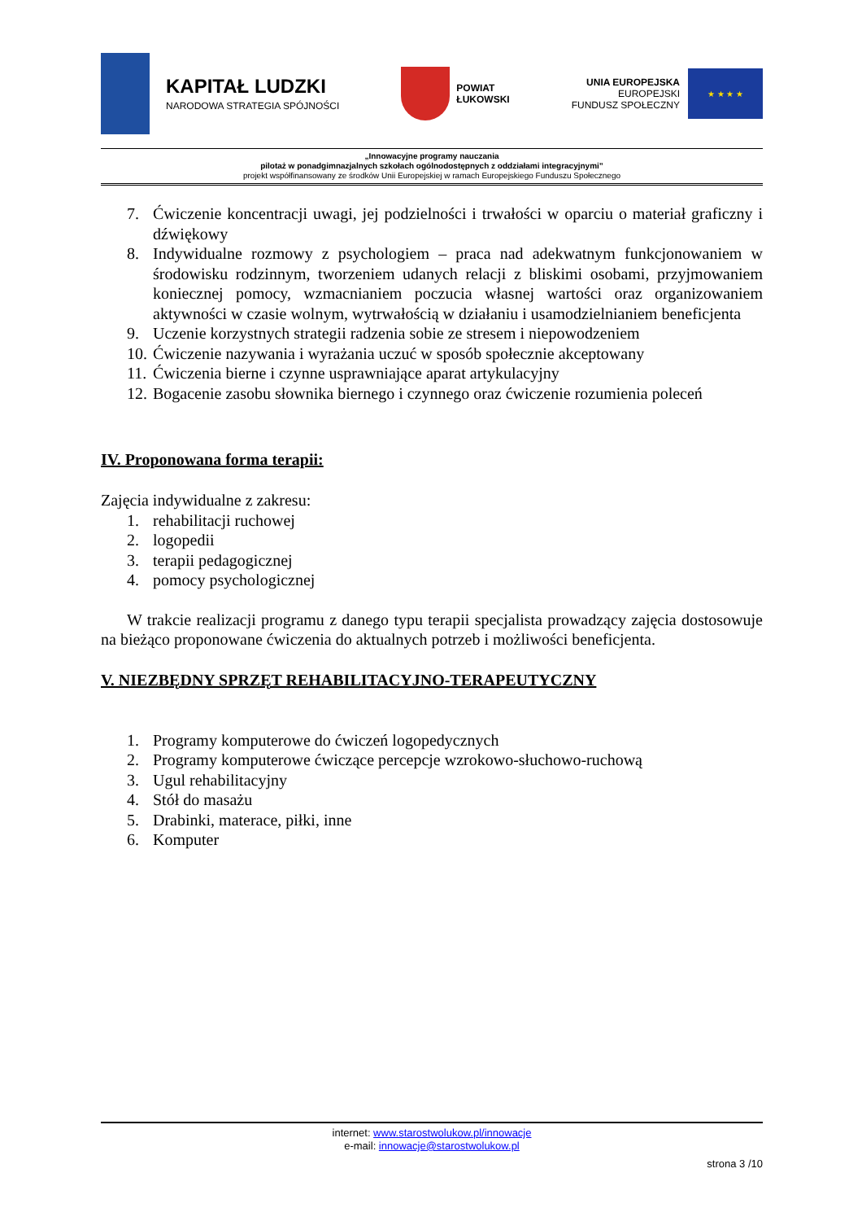KAPITAŁ LUDZKI
NARODOWA STRATEGIA SPÓJNOŚCI
POWIAT
ŁUKOWSKI
UNIA EUROPEJSKA
EUROPEJSKI
FUNDUSZ SPOŁECZNY
★ ★ ★ ★
„Innowacyjne programy nauczania
pilotaż w ponadgimnazjalnych szkołach ogólnodostępnych z oddziałami integracyjnymi”
projekt współfinansowany ze środków Unii Europejskiej w ramach Europejskiego Funduszu Społecznego
7. Ćwiczenie koncentracji uwagi, jej podzielności i trwałości w oparciu o materiał graficzny i dźwiękowy
8. Indywidualne rozmowy z psychologiem – praca nad adekwatnym funkcjonowaniem w środowisku rodzinnym, tworzeniem udanych relacji z bliskimi osobami, przyjmowaniem koniecznej pomocy, wzmacnianiem poczucia własnej wartości oraz organizowaniem aktywności w czasie wolnym, wytrwałością w działaniu i usamodzielnianiem beneficjenta
9. Uczenie korzystnych strategii radzenia sobie ze stresem i niepowodzeniem
10. Ćwiczenie nazywania i wyrażania uczuć w sposób społecznie akceptowany
11. Ćwiczenia bierne i czynne usprawniające aparat artykulacyjny
12. Bogacenie zasobu słownika biernego i czynnego oraz ćwiczenie rozumienia poleceń
IV. Proponowana forma terapii:
Zajęcia indywidualne z zakresu:
1. rehabilitacji ruchowej
2. logopedii
3. terapii pedagogicznej
4. pomocy psychologicznej
W trakcie realizacji programu z danego typu terapii specjalista prowadzący zajęcia dostosowuje na bieżąco proponowane ćwiczenia do aktualnych potrzeb i możliwości beneficjenta.
V. NIEZBĘDNY SPRZĘT REHABILITACYJNO-TERAPEUTYCZNY
1. Programy komputerowe do ćwiczeń logopedycznych
2. Programy komputerowe ćwiczące percepcje wzrokowo-słuchowo-ruchową
3. Ugul rehabilitacyjny
4. Stół do masażu
5. Drabinki, materace, piłki, inne
6. Komputer
internet: www.starostwolukow.pl/innowacje
e-mail: innowacje@starostwolukow.pl
strona 3 /10